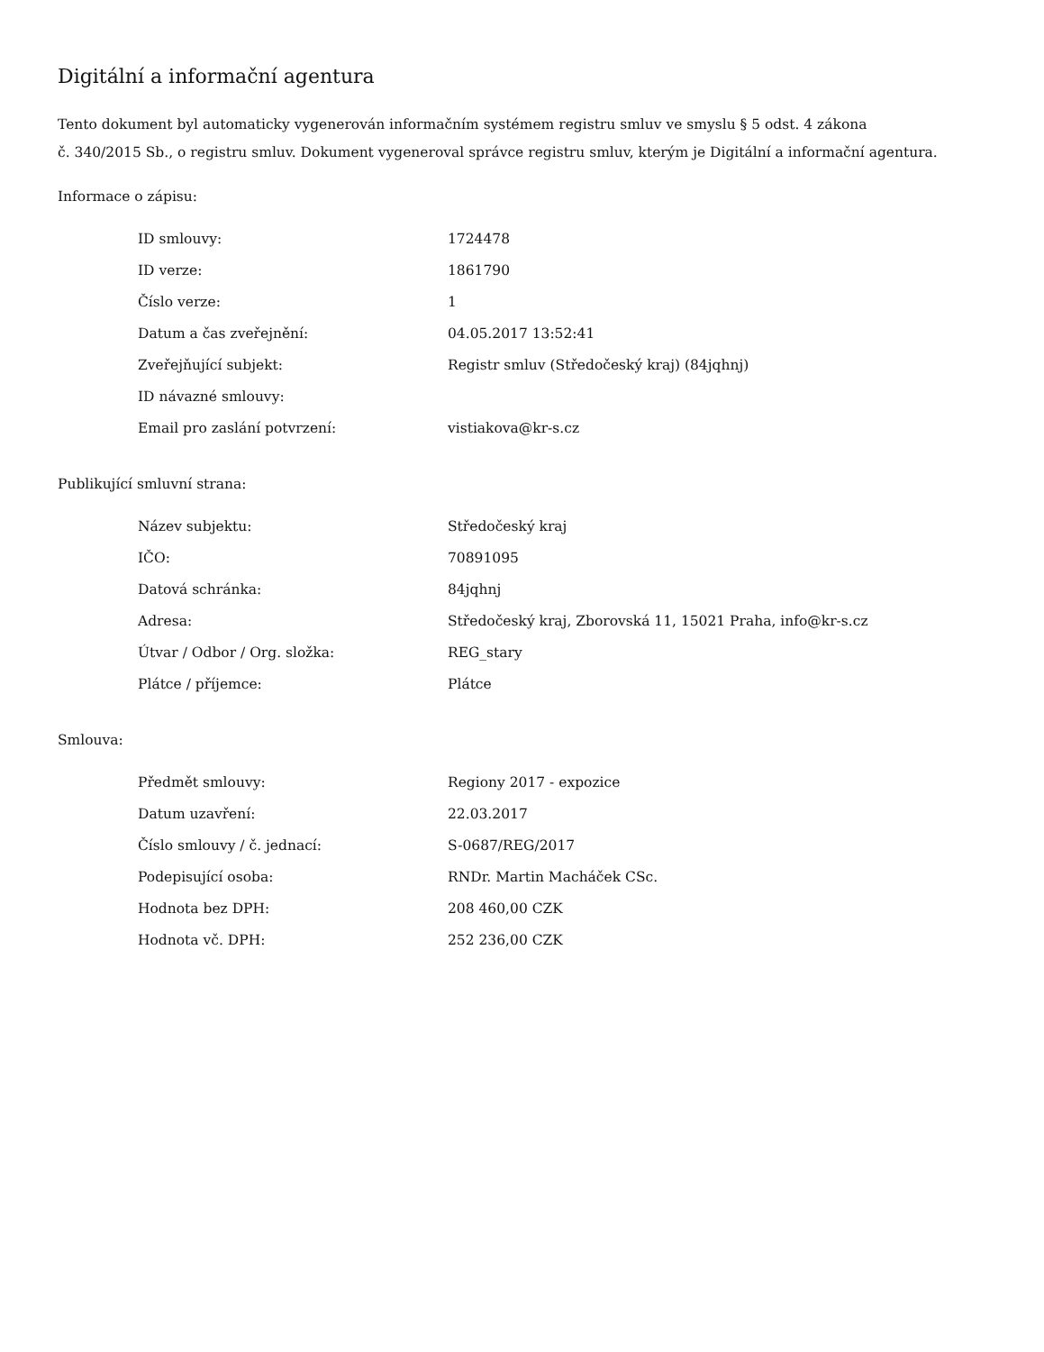Digitální a informační agentura
Tento dokument byl automaticky vygenerován informačním systémem registru smluv ve smyslu § 5 odst. 4 zákona
č. 340/2015 Sb., o registru smluv. Dokument vygeneroval správce registru smluv, kterým je Digitální a informační agentura.
Informace o zápisu:
| ID smlouvy: | 1724478 |
| ID verze: | 1861790 |
| Číslo verze: | 1 |
| Datum a čas zveřejnění: | 04.05.2017 13:52:41 |
| Zveřejňující subjekt: | Registr smluv (Středočeský kraj) (84jqhnj) |
| ID návazné smlouvy: | |
| Email pro zaslání potvrzení: | vistiakova@kr-s.cz |
Publikující smluvní strana:
| Název subjektu: | Středočeský kraj |
| IČO: | 70891095 |
| Datová schránka: | 84jqhnj |
| Adresa: | Středočeský kraj, Zborovská 11, 15021 Praha, info@kr-s.cz |
| Útvar / Odbor / Org. složka: | REG_stary |
| Plátce / příjemce: | Plátce |
Smlouva:
| Předmět smlouvy: | Regiony 2017 - expozice |
| Datum uzavření: | 22.03.2017 |
| Číslo smlouvy / č. jednací: | S-0687/REG/2017 |
| Podepisující osoba: | RNDr. Martin Macháček CSc. |
| Hodnota bez DPH: | 208 460,00 CZK |
| Hodnota vč. DPH: | 252 236,00 CZK |